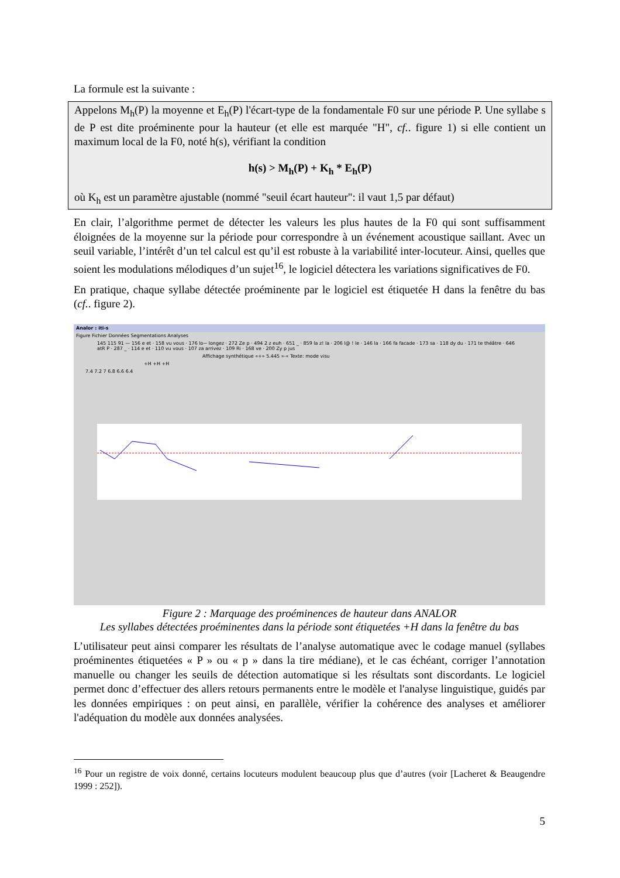La formule est la suivante :
Appelons M<sub>h</sub>(P) la moyenne et E<sub>h</sub>(P) l'écart-type de la fondamentale F0 sur une période P. Une syllabe s de P est dite proéminente pour la hauteur (et elle est marquée "H", cf.. figure 1) si elle contient un maximum local de la F0, noté h(s), vérifiant la condition
h(s) > M<sub>h</sub>(P) + K<sub>h</sub> * E<sub>h</sub>(P)
où K<sub>h</sub> est un paramètre ajustable (nommé "seuil écart hauteur": il vaut 1,5 par défaut)
En clair, l’algorithme permet de détecter les valeurs les plus hautes de la F0 qui sont suffisamment éloignées de la moyenne sur la période pour correspondre à un événement acoustique saillant. Avec un seuil variable, l’intérêt d’un tel calcul est qu’il est robuste à la variabilité inter-locuteur. Ainsi, quelles que soient les modulations mélodiques d’un sujet<sup>16</sup>, le logiciel détectera les variations significatives de F0.
En pratique, chaque syllabe détectée proéminente par le logiciel est étiquetée H dans la fenêtre du bas (cf.. figure 2).
Analor : iti-s
Figure Fichier Données Segmentations Analyses
145 115 91 — 156 e et · 158 vu vous · 176 lo~ longez · 272 Ze p · 494 2 z euh · 651 _ · 859 la z! la · 206 l@ ! le · 146 la · 166 fa facade · 173 sa · 118 dy du · 171 te théâtre · 646 atR P · 287 _ · 114 e et · 110 vu vous · 107 za arrivez · 109 Ri · 168 ve · 200 Zy p jus
Affichage synthétique «+» 5.445 »-« Texte: mode visu
+H +H +H
7.4 7.2 7 6.8 6.6 6.4
Figure 2 : Marquage des proéminences de hauteur dans ANALOR
Les syllabes détectées proéminentes dans la période sont étiquetées +H dans la fenêtre du bas
L’utilisateur peut ainsi comparer les résultats de l’analyse automatique avec le codage manuel (syllabes proéminentes étiquetées « P » ou « p » dans la tire médiane), et le cas échéant, corriger l’annotation manuelle ou changer les seuils de détection automatique si les résultats sont discordants. Le logiciel permet donc d’effectuer des allers retours permanents entre le modèle et l'analyse linguistique, guidés par les données empiriques : on peut ainsi, en parallèle, vérifier la cohérence des analyses et améliorer l'adéquation du modèle aux données analysées.
<sup>16</sup> Pour un registre de voix donné, certains locuteurs modulent beaucoup plus que d’autres (voir [Lacheret & Beaugendre 1999 : 252]).
5